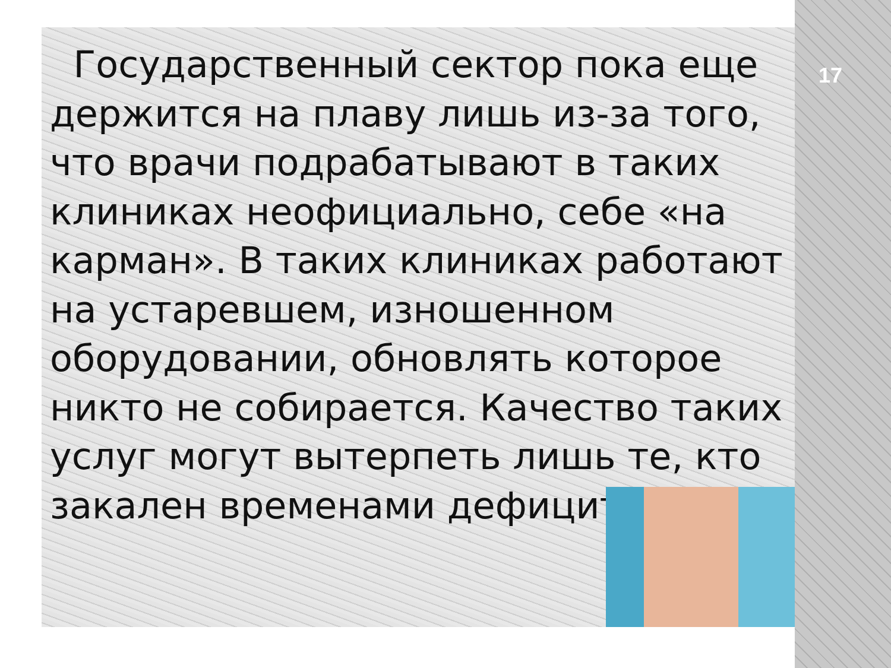17
Государственный сектор пока еще держится на плаву лишь из-за того, что врачи подрабатывают в таких клиниках неофициально, себе «на карман». В таких клиниках работают на устаревшем, изношенном оборудовании, обновлять которое никто не собирается. Качество таких услуг могут вытерпеть лишь те, кто закален временами дефицита.